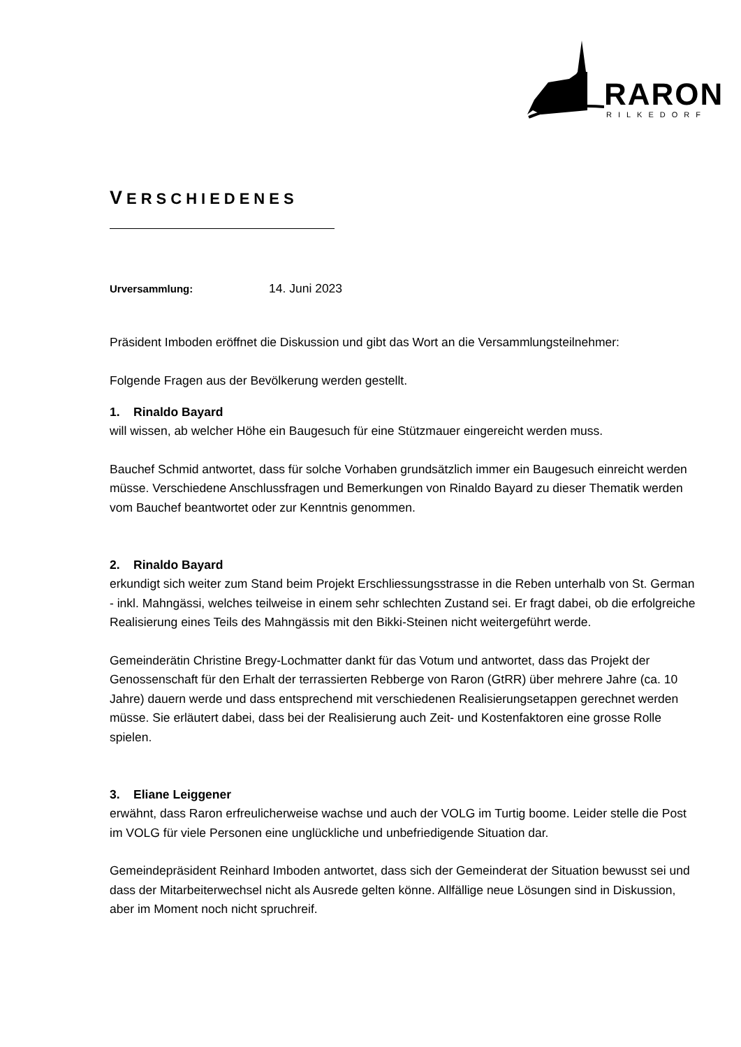RARON
RILKEDORF
VERSCHIEDENES
Urversammlung: 14. Juni 2023
Präsident Imboden eröffnet die Diskussion und gibt das Wort an die Versammlungsteilnehmer:
Folgende Fragen aus der Bevölkerung werden gestellt.
1. Rinaldo Bayard
will wissen, ab welcher Höhe ein Baugesuch für eine Stützmauer eingereicht werden muss.
Bauchef Schmid antwortet, dass für solche Vorhaben grundsätzlich immer ein Baugesuch einreicht werden müsse. Verschiedene Anschlussfragen und Bemerkungen von Rinaldo Bayard zu dieser Thematik werden vom Bauchef beantwortet oder zur Kenntnis genommen.
2. Rinaldo Bayard
erkundigt sich weiter zum Stand beim Projekt Erschliessungsstrasse in die Reben unterhalb von St. German - inkl. Mahngässi, welches teilweise in einem sehr schlechten Zustand sei. Er fragt dabei, ob die erfolgreiche Realisierung eines Teils des Mahngässis mit den Bikki-Steinen nicht weitergeführt werde.
Gemeinderätin Christine Bregy-Lochmatter dankt für das Votum und antwortet, dass das Projekt der Genossenschaft für den Erhalt der terrassierten Rebberge von Raron (GtRR) über mehrere Jahre (ca. 10 Jahre) dauern werde und dass entsprechend mit verschiedenen Realisierungsetappen gerechnet werden müsse. Sie erläutert dabei, dass bei der Realisierung auch Zeit- und Kostenfaktoren eine grosse Rolle spielen.
3. Eliane Leiggener
erwähnt, dass Raron erfreulicherweise wachse und auch der VOLG im Turtig boome. Leider stelle die Post im VOLG für viele Personen eine unglückliche und unbefriedigende Situation dar.
Gemeindepräsident Reinhard Imboden antwortet, dass sich der Gemeinderat der Situation bewusst sei und dass der Mitarbeiterwechsel nicht als Ausrede gelten könne. Allfällige neue Lösungen sind in Diskussion, aber im Moment noch nicht spruchreif.